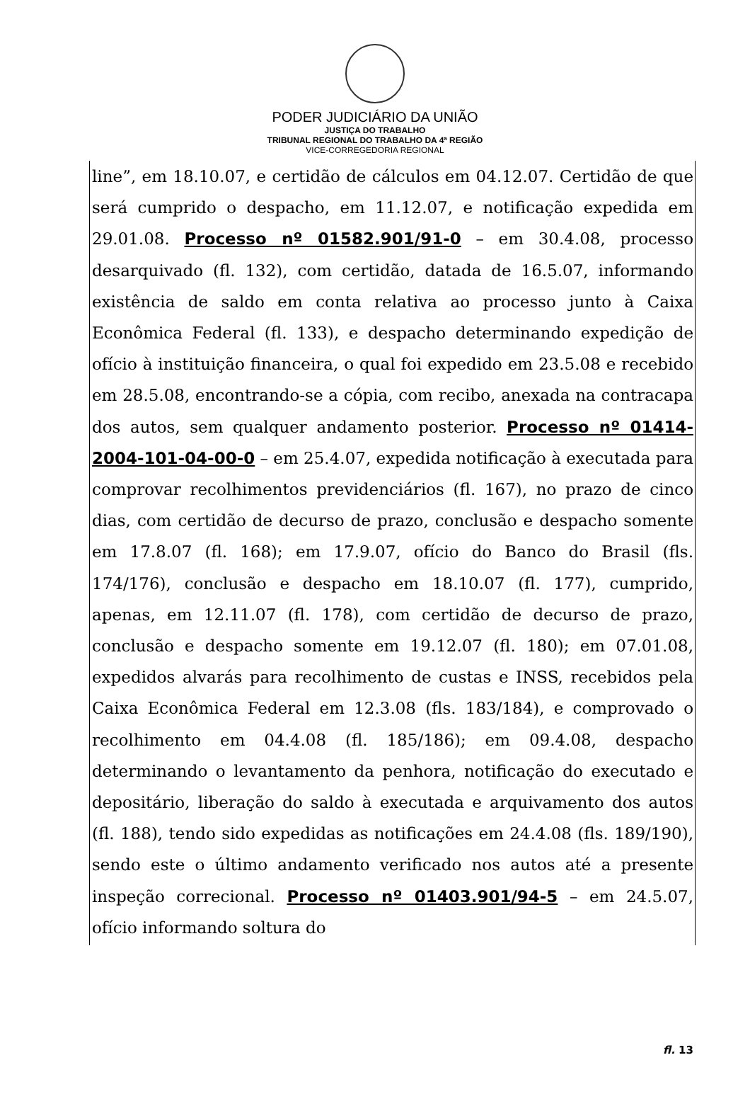PODER JUDICIÁRIO DA UNIÃO
JUSTIÇA DO TRABALHO
TRIBUNAL REGIONAL DO TRABALHO DA 4ª REGIÃO
VICE-CORREGEDORIA REGIONAL
line”, em 18.10.07, e certidão de cálculos em 04.12.07. Certidão de que será cumprido o despacho, em 11.12.07, e notificação expedida em 29.01.08. Processo nº 01582.901/91-0 – em 30.4.08, processo desarquivado (fl. 132), com certidão, datada de 16.5.07, informando existência de saldo em conta relativa ao processo junto à Caixa Econômica Federal (fl. 133), e despacho determinando expedição de ofício à instituição financeira, o qual foi expedido em 23.5.08 e recebido em 28.5.08, encontrando-se a cópia, com recibo, anexada na contracapa dos autos, sem qualquer andamento posterior. Processo nº 01414-2004-101-04-00-0 – em 25.4.07, expedida notificação à executada para comprovar recolhimentos previdenciários (fl. 167), no prazo de cinco dias, com certidão de decurso de prazo, conclusão e despacho somente em 17.8.07 (fl. 168); em 17.9.07, ofício do Banco do Brasil (fls. 174/176), conclusão e despacho em 18.10.07 (fl. 177), cumprido, apenas, em 12.11.07 (fl. 178), com certidão de decurso de prazo, conclusão e despacho somente em 19.12.07 (fl. 180); em 07.01.08, expedidos alvarás para recolhimento de custas e INSS, recebidos pela Caixa Econômica Federal em 12.3.08 (fls. 183/184), e comprovado o recolhimento em 04.4.08 (fl. 185/186); em 09.4.08, despacho determinando o levantamento da penhora, notificação do executado e depositário, liberação do saldo à executada e arquivamento dos autos (fl. 188), tendo sido expedidas as notificações em 24.4.08 (fls. 189/190), sendo este o último andamento verificado nos autos até a presente inspeção correcional. Processo nº 01403.901/94-5 – em 24.5.07, ofício informando soltura do
fl. 13